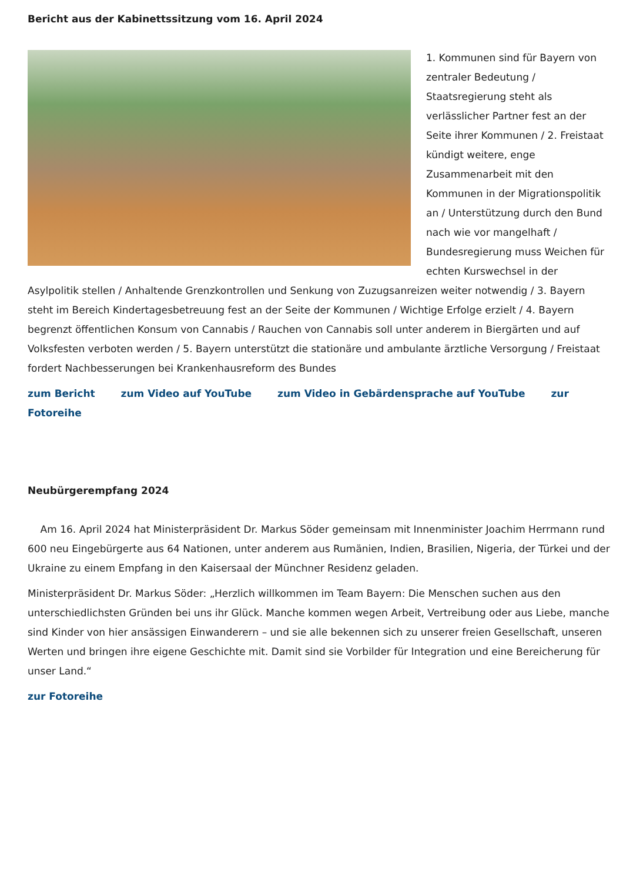Bericht aus der Kabinettssitzung vom 16. April 2024
1. Kommunen sind für Bayern von zentraler Bedeutung / Staatsregierung steht als verlässlicher Partner fest an der Seite ihrer Kommunen / 2. Freistaat kündigt weitere, enge Zusammenarbeit mit den Kommunen in der Migrationspolitik an / Unterstützung durch den Bund nach wie vor mangelhaft / Bundesregierung muss Weichen für echten Kurswechsel in der Asylpolitik stellen / Anhaltende Grenzkontrollen und Senkung von Zuzugsanreizen weiter notwendig / 3. Bayern steht im Bereich Kindertagesbetreuung fest an der Seite der Kommunen / Wichtige Erfolge erzielt / 4. Bayern begrenzt öffentlichen Konsum von Cannabis / Rauchen von Cannabis soll unter anderem in Biergärten und auf Volksfesten verboten werden / 5. Bayern unterstützt die stationäre und ambulante ärztliche Versorgung / Freistaat fordert Nachbesserungen bei Krankenhausreform des Bundes
zum Bericht zum Video auf YouTube zum Video in Gebärdensprache auf YouTube zur Fotoreihe
Neubürgerempfang 2024
Am 16. April 2024 hat Ministerpräsident Dr. Markus Söder gemeinsam mit Innenminister Joachim Herrmann rund 600 neu Eingebürgerte aus 64 Nationen, unter anderem aus Rumänien, Indien, Brasilien, Nigeria, der Türkei und der Ukraine zu einem Empfang in den Kaisersaal der Münchner Residenz geladen.
Ministerpräsident Dr. Markus Söder: „Herzlich willkommen im Team Bayern: Die Menschen suchen aus den unterschiedlichsten Gründen bei uns ihr Glück. Manche kommen wegen Arbeit, Vertreibung oder aus Liebe, manche sind Kinder von hier ansässigen Einwanderern – und sie alle bekennen sich zu unserer freien Gesellschaft, unseren Werten und bringen ihre eigene Geschichte mit. Damit sind sie Vorbilder für Integration und eine Bereicherung für unser Land.“
zur Fotoreihe